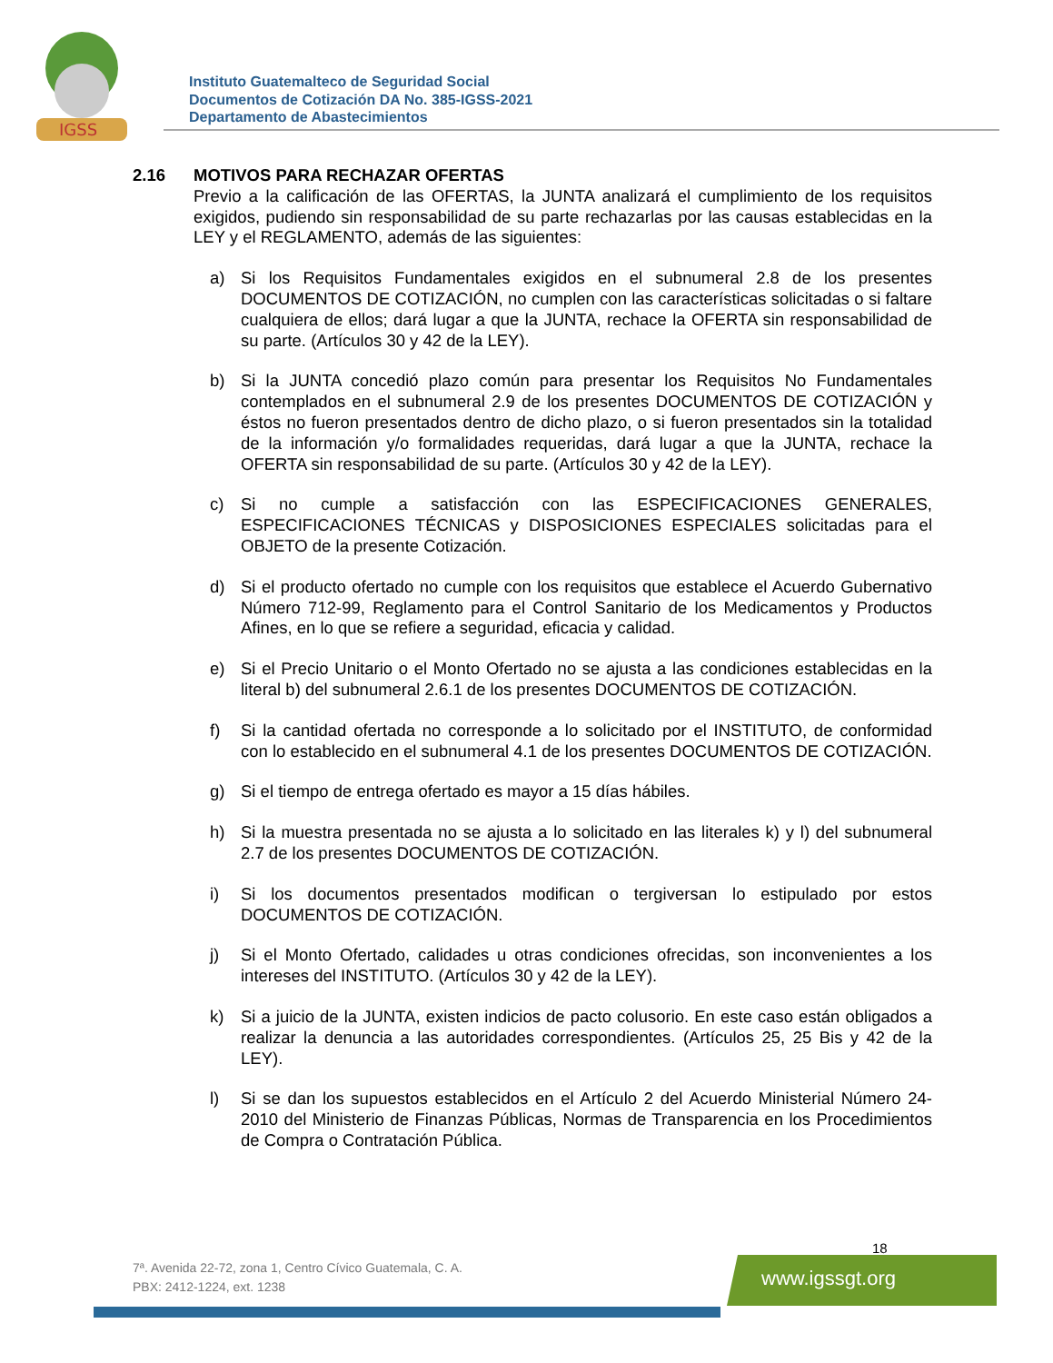IGSS
Instituto Guatemalteco de Seguridad Social
Documentos de Cotización DA No. 385-IGSS-2021
Departamento de Abastecimientos
2.16 MOTIVOS PARA RECHAZAR OFERTAS
Previo a la calificación de las OFERTAS, la JUNTA analizará el cumplimiento de los requisitos exigidos, pudiendo sin responsabilidad de su parte rechazarlas por las causas establecidas en la LEY y el REGLAMENTO, además de las siguientes:
a) Si los Requisitos Fundamentales exigidos en el subnumeral 2.8 de los presentes DOCUMENTOS DE COTIZACIÓN, no cumplen con las características solicitadas o si faltare cualquiera de ellos; dará lugar a que la JUNTA, rechace la OFERTA sin responsabilidad de su parte. (Artículos 30 y 42 de la LEY).
b) Si la JUNTA concedió plazo común para presentar los Requisitos No Fundamentales contemplados en el subnumeral 2.9 de los presentes DOCUMENTOS DE COTIZACIÓN y éstos no fueron presentados dentro de dicho plazo, o si fueron presentados sin la totalidad de la información y/o formalidades requeridas, dará lugar a que la JUNTA, rechace la OFERTA sin responsabilidad de su parte. (Artículos 30 y 42 de la LEY).
c) Si no cumple a satisfacción con las ESPECIFICACIONES GENERALES, ESPECIFICACIONES TÉCNICAS y DISPOSICIONES ESPECIALES solicitadas para el OBJETO de la presente Cotización.
d) Si el producto ofertado no cumple con los requisitos que establece el Acuerdo Gubernativo Número 712-99, Reglamento para el Control Sanitario de los Medicamentos y Productos Afines, en lo que se refiere a seguridad, eficacia y calidad.
e) Si el Precio Unitario o el Monto Ofertado no se ajusta a las condiciones establecidas en la literal b) del subnumeral 2.6.1 de los presentes DOCUMENTOS DE COTIZACIÓN.
f) Si la cantidad ofertada no corresponde a lo solicitado por el INSTITUTO, de conformidad con lo establecido en el subnumeral 4.1 de los presentes DOCUMENTOS DE COTIZACIÓN.
g) Si el tiempo de entrega ofertado es mayor a 15 días hábiles.
h) Si la muestra presentada no se ajusta a lo solicitado en las literales k) y l) del subnumeral 2.7 de los presentes DOCUMENTOS DE COTIZACIÓN.
i) Si los documentos presentados modifican o tergiversan lo estipulado por estos DOCUMENTOS DE COTIZACIÓN.
j) Si el Monto Ofertado, calidades u otras condiciones ofrecidas, son inconvenientes a los intereses del INSTITUTO. (Artículos 30 y 42 de la LEY).
k) Si a juicio de la JUNTA, existen indicios de pacto colusorio. En este caso están obligados a realizar la denuncia a las autoridades correspondientes. (Artículos 25, 25 Bis y 42 de la LEY).
l) Si se dan los supuestos establecidos en el Artículo 2 del Acuerdo Ministerial Número 24-2010 del Ministerio de Finanzas Públicas, Normas de Transparencia en los Procedimientos de Compra o Contratación Pública.
18
7ª. Avenida 22-72, zona 1, Centro Cívico Guatemala, C. A.
PBX: 2412-1224, ext. 1238
www.igssgt.org